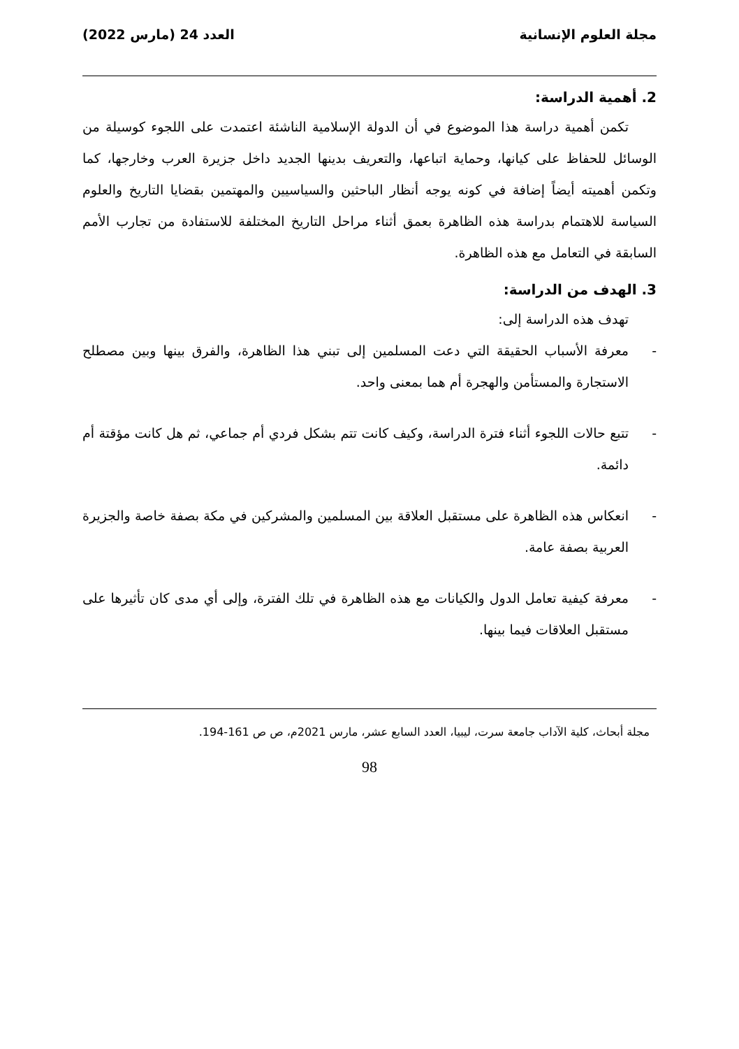مجلة العلوم الإنسانية العدد 24 (مارس 2022)
2. أهمية الدراسة:
تكمن أهمية دراسة هذا الموضوع في أن الدولة الإسلامية الناشئة اعتمدت على اللجوء كوسيلة من الوسائل للحفاظ على كيانها، وحماية اتباعها، والتعريف بدينها الجديد داخل جزيرة العرب وخارجها، كما وتكمن أهميته أيضاً إضافة في كونه يوجه أنظار الباحثين والسياسيين والمهتمين بقضايا التاريخ والعلوم السياسة للاهتمام بدراسة هذه الظاهرة بعمق أثناء مراحل التاريخ المختلفة للاستفادة من تجارب الأمم السابقة في التعامل مع هذه الظاهرة.
3. الهدف من الدراسة:
تهدف هذه الدراسة إلى:
- معرفة الأسباب الحقيقة التي دعت المسلمين إلى تبني هذا الظاهرة، والفرق بينها وبين مصطلح الاستجارة والمستأمن والهجرة أم هما بمعنى واحد.
- تتبع حالات اللجوء أثناء فترة الدراسة، وكيف كانت تتم بشكل فردي أم جماعي، ثم هل كانت مؤقتة أم دائمة.
- انعكاس هذه الظاهرة على مستقبل العلاقة بين المسلمين والمشركين في مكة بصفة خاصة والجزيرة العربية بصفة عامة.
- معرفة كيفية تعامل الدول والكيانات مع هذه الظاهرة في تلك الفترة، وإلى أي مدى كان تأثيرها على مستقبل العلاقات فيما بينها.
مجلة أبحاث، كلية الآداب جامعة سرت، ليبيا، العدد السابع عشر، مارس 2021م، ص ص 161-194.
98